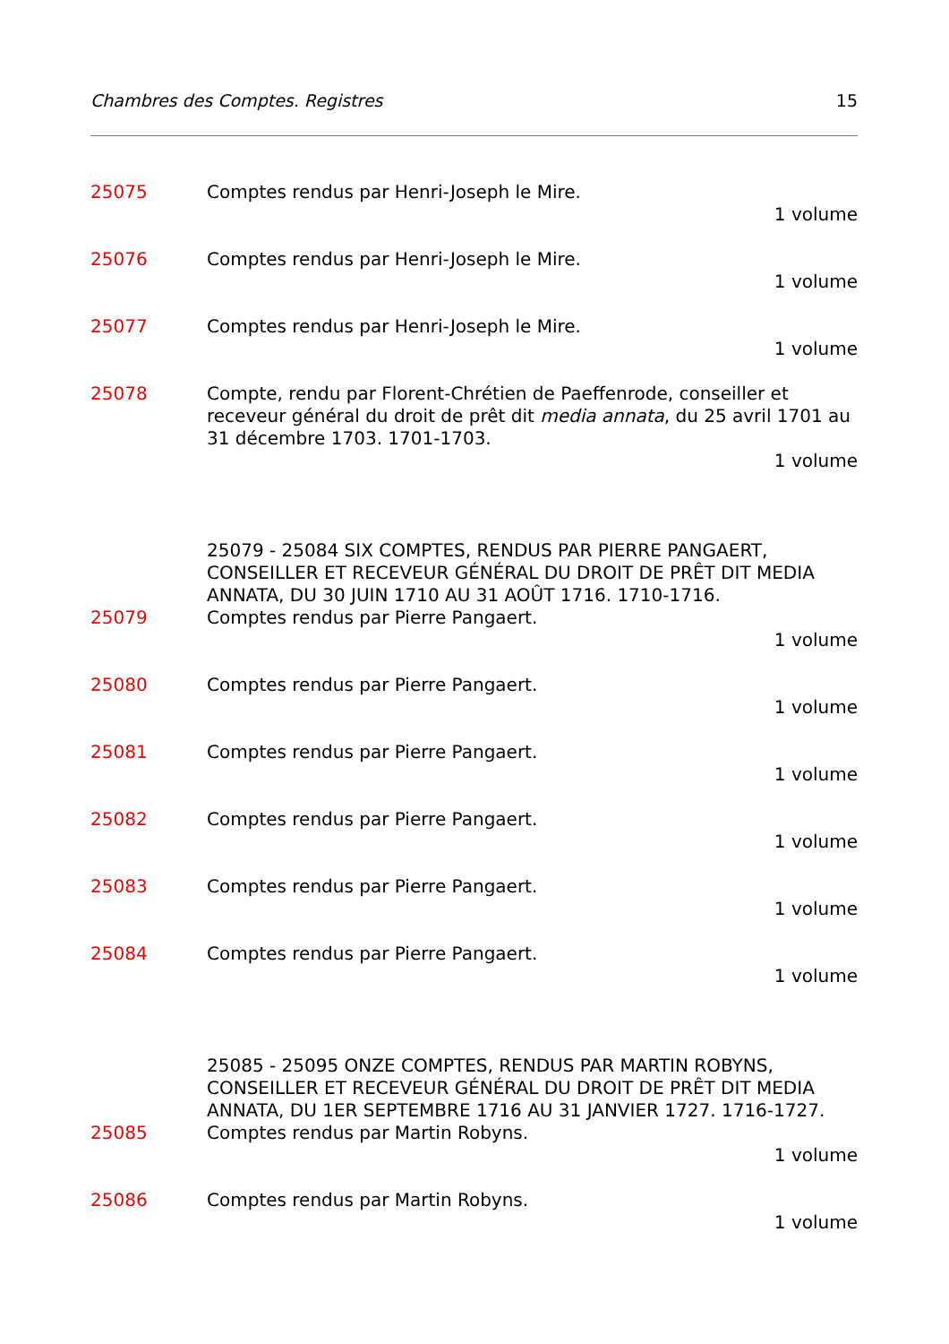Chambres des Comptes. Registres 15
25075 Comptes rendus par Henri-Joseph le Mire.
1 volume
25076 Comptes rendus par Henri-Joseph le Mire.
1 volume
25077 Comptes rendus par Henri-Joseph le Mire.
1 volume
25078 Compte, rendu par Florent-Chrétien de Paeffenrode, conseiller et receveur général du droit de prêt dit media annata, du 25 avril 1701 au 31 décembre 1703. 1701-1703.
1 volume
25079 - 25084 SIX COMPTES, RENDUS PAR PIERRE PANGAERT, CONSEILLER ET RECEVEUR GÉNÉRAL DU DROIT DE PRÊT DIT MEDIA ANNATA, DU 30 JUIN 1710 AU 31 AOÛT 1716. 1710-1716.
25079 Comptes rendus par Pierre Pangaert.
1 volume
25080 Comptes rendus par Pierre Pangaert.
1 volume
25081 Comptes rendus par Pierre Pangaert.
1 volume
25082 Comptes rendus par Pierre Pangaert.
1 volume
25083 Comptes rendus par Pierre Pangaert.
1 volume
25084 Comptes rendus par Pierre Pangaert.
1 volume
25085 - 25095 ONZE COMPTES, RENDUS PAR MARTIN ROBYNS, CONSEILLER ET RECEVEUR GÉNÉRAL DU DROIT DE PRÊT DIT MEDIA ANNATA, DU 1ER SEPTEMBRE 1716 AU 31 JANVIER 1727. 1716-1727.
25085 Comptes rendus par Martin Robyns.
1 volume
25086 Comptes rendus par Martin Robyns.
1 volume